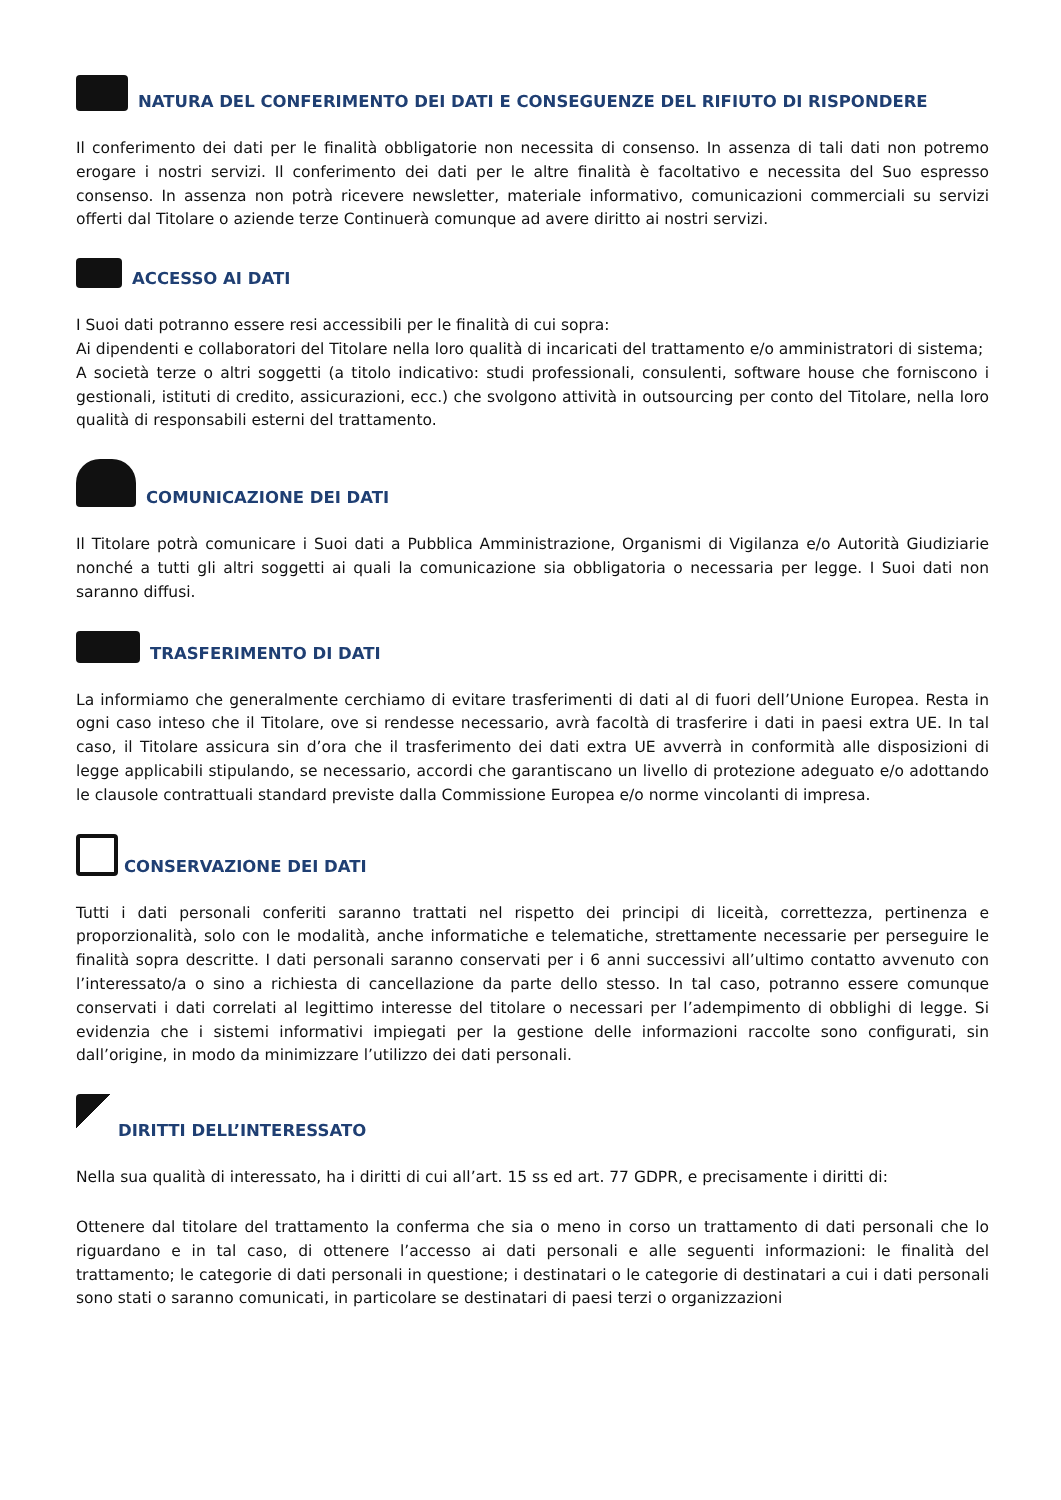NATURA DEL CONFERIMENTO DEI DATI E CONSEGUENZE DEL RIFIUTO DI RISPONDERE
Il conferimento dei dati per le finalità obbligatorie non necessita di consenso. In assenza di tali dati non potremo erogare i nostri servizi. Il conferimento dei dati per le altre finalità è facoltativo e necessita del Suo espresso consenso. In assenza non potrà ricevere newsletter, materiale informativo, comunicazioni commerciali su servizi offerti dal Titolare o aziende terze Continuerà comunque ad avere diritto ai nostri servizi.
ACCESSO AI DATI
I Suoi dati potranno essere resi accessibili per le finalità di cui sopra:
Ai dipendenti e collaboratori del Titolare nella loro qualità di incaricati del trattamento e/o amministratori di sistema;
A società terze o altri soggetti (a titolo indicativo: studi professionali, consulenti, software house che forniscono i gestionali, istituti di credito, assicurazioni, ecc.) che svolgono attività in outsourcing per conto del Titolare, nella loro qualità di responsabili esterni del trattamento.
COMUNICAZIONE DEI DATI
Il Titolare potrà comunicare i Suoi dati a Pubblica Amministrazione, Organismi di Vigilanza e/o Autorità Giudiziarie nonché a tutti gli altri soggetti ai quali la comunicazione sia obbligatoria o necessaria per legge. I Suoi dati non saranno diffusi.
TRASFERIMENTO DI DATI
La informiamo che generalmente cerchiamo di evitare trasferimenti di dati al di fuori dell’Unione Europea. Resta in ogni caso inteso che il Titolare, ove si rendesse necessario, avrà facoltà di trasferire i dati in paesi extra UE. In tal caso, il Titolare assicura sin d’ora che il trasferimento dei dati extra UE avverrà in conformità alle disposizioni di legge applicabili stipulando, se necessario, accordi che garantiscano un livello di protezione adeguato e/o adottando le clausole contrattuali standard previste dalla Commissione Europea e/o norme vincolanti di impresa.
CONSERVAZIONE DEI DATI
Tutti i dati personali conferiti saranno trattati nel rispetto dei principi di liceità, correttezza, pertinenza e proporzionalità, solo con le modalità, anche informatiche e telematiche, strettamente necessarie per perseguire le finalità sopra descritte. I dati personali saranno conservati per i 6 anni successivi all’ultimo contatto avvenuto con l’interessato/a o sino a richiesta di cancellazione da parte dello stesso. In tal caso, potranno essere comunque conservati i dati correlati al legittimo interesse del titolare o necessari per l’adempimento di obblighi di legge. Si evidenzia che i sistemi informativi impiegati per la gestione delle informazioni raccolte sono configurati, sin dall’origine, in modo da minimizzare l’utilizzo dei dati personali.
DIRITTI DELL’INTERESSATO
Nella sua qualità di interessato, ha i diritti di cui all’art. 15 ss ed art. 77 GDPR, e precisamente i diritti di:
Ottenere dal titolare del trattamento la conferma che sia o meno in corso un trattamento di dati personali che lo riguardano e in tal caso, di ottenere l’accesso ai dati personali e alle seguenti informazioni: le finalità del trattamento; le categorie di dati personali in questione; i destinatari o le categorie di destinatari a cui i dati personali sono stati o saranno comunicati, in particolare se destinatari di paesi terzi o organizzazioni